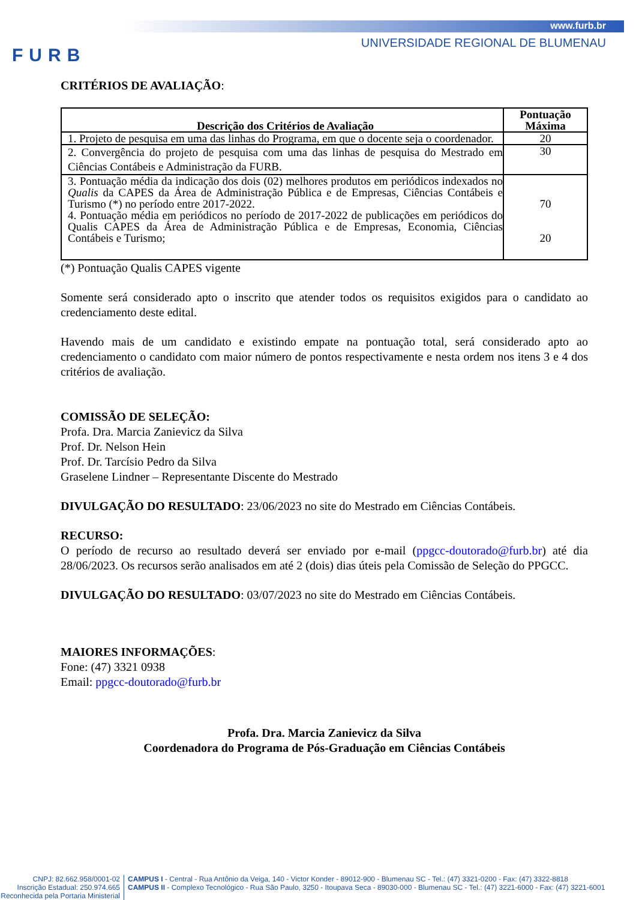FURB
www.furb.br
UNIVERSIDADE REGIONAL DE BLUMENAU
CRITÉRIOS DE AVALIAÇÃO:
| Descrição dos Critérios de Avaliação | Pontuação Máxima |
| --- | --- |
| 1. Projeto de pesquisa em uma das linhas do Programa, em que o docente seja o coordenador. | 20 |
| 2. Convergência do projeto de pesquisa com uma das linhas de pesquisa do Mestrado em Ciências Contábeis e Administração da FURB. | 30 |
| 3. Pontuação média da indicação dos dois (02) melhores produtos em periódicos indexados no Qualis da CAPES da Área de Administração Pública e de Empresas, Ciências Contábeis e Turismo (*) no período entre 2017-2022. 4. Pontuação média em periódicos no período de 2017-2022 de publicações em periódicos do Qualis CAPES da Área de Administração Pública e de Empresas, Economia, Ciências Contábeis e Turismo; | 70 20 |
(*) Pontuação Qualis CAPES vigente
Somente será considerado apto o inscrito que atender todos os requisitos exigidos para o candidato ao credenciamento deste edital.
Havendo mais de um candidato e existindo empate na pontuação total, será considerado apto ao credenciamento o candidato com maior número de pontos respectivamente e nesta ordem nos itens 3 e 4 dos critérios de avaliação.
COMISSÃO DE SELEÇÃO:
Profa. Dra. Marcia Zanievicz da Silva
Prof. Dr. Nelson Hein
Prof. Dr. Tarcísio Pedro da Silva
Graselene Lindner – Representante Discente do Mestrado
DIVULGAÇÃO DO RESULTADO: 23/06/2023 no site do Mestrado em Ciências Contábeis.
RECURSO:
O período de recurso ao resultado deverá ser enviado por e-mail (ppgcc-doutorado@furb.br) até dia 28/06/2023. Os recursos serão analisados em até 2 (dois) dias úteis pela Comissão de Seleção do PPGCC.
DIVULGAÇÃO DO RESULTADO: 03/07/2023 no site do Mestrado em Ciências Contábeis.
MAIORES INFORMAÇÕES:
Fone: (47) 3321 0938
Email: ppgcc-doutorado@furb.br
Profa. Dra. Marcia Zanievicz da Silva
Coordenadora do Programa de Pós-Graduação em Ciências Contábeis
CNPJ: 82.662.958/0001-02
Inscrição Estadual: 250.974.665
Reconhecida pela Portaria Ministerial
CAMPUS I - Central - Rua Antônio da Veiga, 140 - Victor Konder - 89012-900 - Blumenau SC - Tel.: (47) 3321-0200 - Fax: (47) 3322-8818
CAMPUS II - Complexo Tecnológico - Rua São Paulo, 3250 - Itoupava Seca - 89030-000 - Blumenau SC - Tel.: (47) 3221-6000 - Fax: (47) 3221-6001